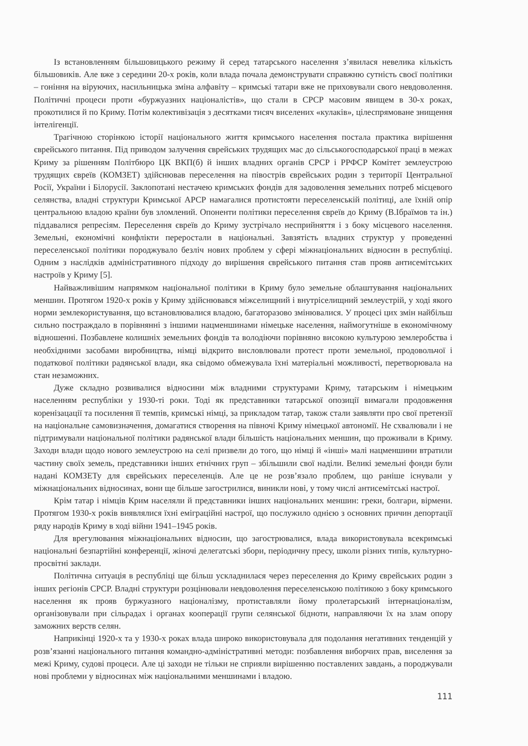Із встановленням більшовицького режиму й серед татарського населення з’явилася невелика кількість більшовиків. Але вже з середини 20-х років, коли влада почала демонструвати справжню сутність своєї політики – гоніння на віруючих, насильницька зміна алфавіту – кримські татари вже не приховували свого невдоволення. Політичні процеси проти «буржуазних націоналістів», що стали в СРСР масовим явищем в 30-х роках, прокотилися й по Криму. Потім колективізація з десятками тисяч виселених «кулаків», цілеспрямоване знищення інтелігенції.
Трагічною сторінкою історії національного життя кримського населення постала практика вирішення єврейського питання. Під приводом залучення єврейських трудящих мас до сільськогосподарської праці в межах Криму за рішенням Політбюро ЦК ВКП(б) й інших владних органів СРСР і РРФСР Комітет землеустрою трудящих євреїв (КОМЗЕТ) здійснював переселення на півострів єврейських родин з території Центральної Росії, України і Білорусії. Заклопотані нестачею кримських фондів для задоволення земельних потреб місцевого селянства, владні структури Кримської АРСР намагалися протистояти переселенській політиці, але їхній опір центральною владою країни був зломлений. Опоненти політики переселення євреїв до Криму (В.Ібраїмов та ін.) піддавалися репресіям. Переселення євреїв до Криму зустрічало несприйняття і з боку місцевого населення. Земельні, економічні конфлікти переростали в національні. Завзятість владних структур у проведенні переселенської політики породжувало безліч нових проблем у сфері міжнаціональних відносин в республіці. Одним з наслідків адміністративного підходу до вирішення єврейського питання став прояв антисемітських настроїв у Криму [5].
Найважливішим напрямком національної політики в Криму було земельне облаштування національних меншин. Протягом 1920-х років у Криму здійснювався міжселищний і внутріселищний землеустрій, у ході якого норми землекористування, що встановлювалися владою, багаторазово змінювалися. У процесі цих змін найбільш сильно постраждало в порівнянні з іншими нацменшинами німецьке населення, наймогутніше в економічному відношенні. Позбавлене колишніх земельних фондів та володіючи порівняно високою культурою землеробства і необхідними засобами виробництва, німці відкрито висловлювали протест проти земельної, продовольчої і податкової політики радянської влади, яка свідомо обмежувала їхні матеріальні можливості, перетворювала на стан незаможних.
Дуже складно розвивалися відносини між владними структурами Криму, татарським і німецьким населенням республіки у 1930-ті роки. Тоді як представники татарської опозиції вимагали продовження коренізацації та посилення її темпів, кримські німці, за прикладом татар, також стали заявляти про свої претензії на національне самовизначення, домагатися створення на півночі Криму німецької автономії. Не схвалювали і не підтримували національної політики радянської влади більшість національних меншин, що проживали в Криму. Заходи влади щодо нового землеустрою на селі призвели до того, що німці й «інші» малі нацменшини втратили частину своїх земель, представники інших етнічних груп – збільшили свої наділи. Великі земельні фонди були надані КОМЗЕТу для єврейських переселенців. Але це не розв’язало проблем, що раніше існували у міжнаціональних відносинах, вони ще більше загострилися, виникли нові, у тому числі антисемітські настрої.
Крім татар і німців Крим населяли й представники інших національних меншин: греки, болгари, вірмени. Протягом 1930-х років виявлялися їхні еміграційні настрої, що послужило однією з основних причин депортації ряду народів Криму в ході війни 1941–1945 років.
Для врегулювання міжнаціональних відносин, що загострювалися, влада використовувала всекримські національні безпартійні конференції, жіночі делегатські збори, періодичну пресу, школи різних типів, культурно-просвітні заклади.
Політична ситуація в республіці ще більш ускладнилася через переселення до Криму єврейських родин з інших регіонів СРСР. Владні структури розцінювали невдоволення переселенською політикою з боку кримського населення як прояв буржуазного націоналізму, протиставляли йому пролетарський інтернаціоналізм, організовували при сільрадах і органах кооперації групи селянської бідноти, направляючи їх на злам опору заможних верств селян.
Наприкінці 1920-х та у 1930-х роках влада широко використовувала для подолання негативних тенденцій у розв’язанні національного питання командно-адміністративні методи: позбавлення виборчих прав, виселення за межі Криму, судові процеси. Але ці заходи не тільки не сприяли вирішенню поставлених завдань, а породжували нові проблеми у відносинах між національними меншинами і владою.
111